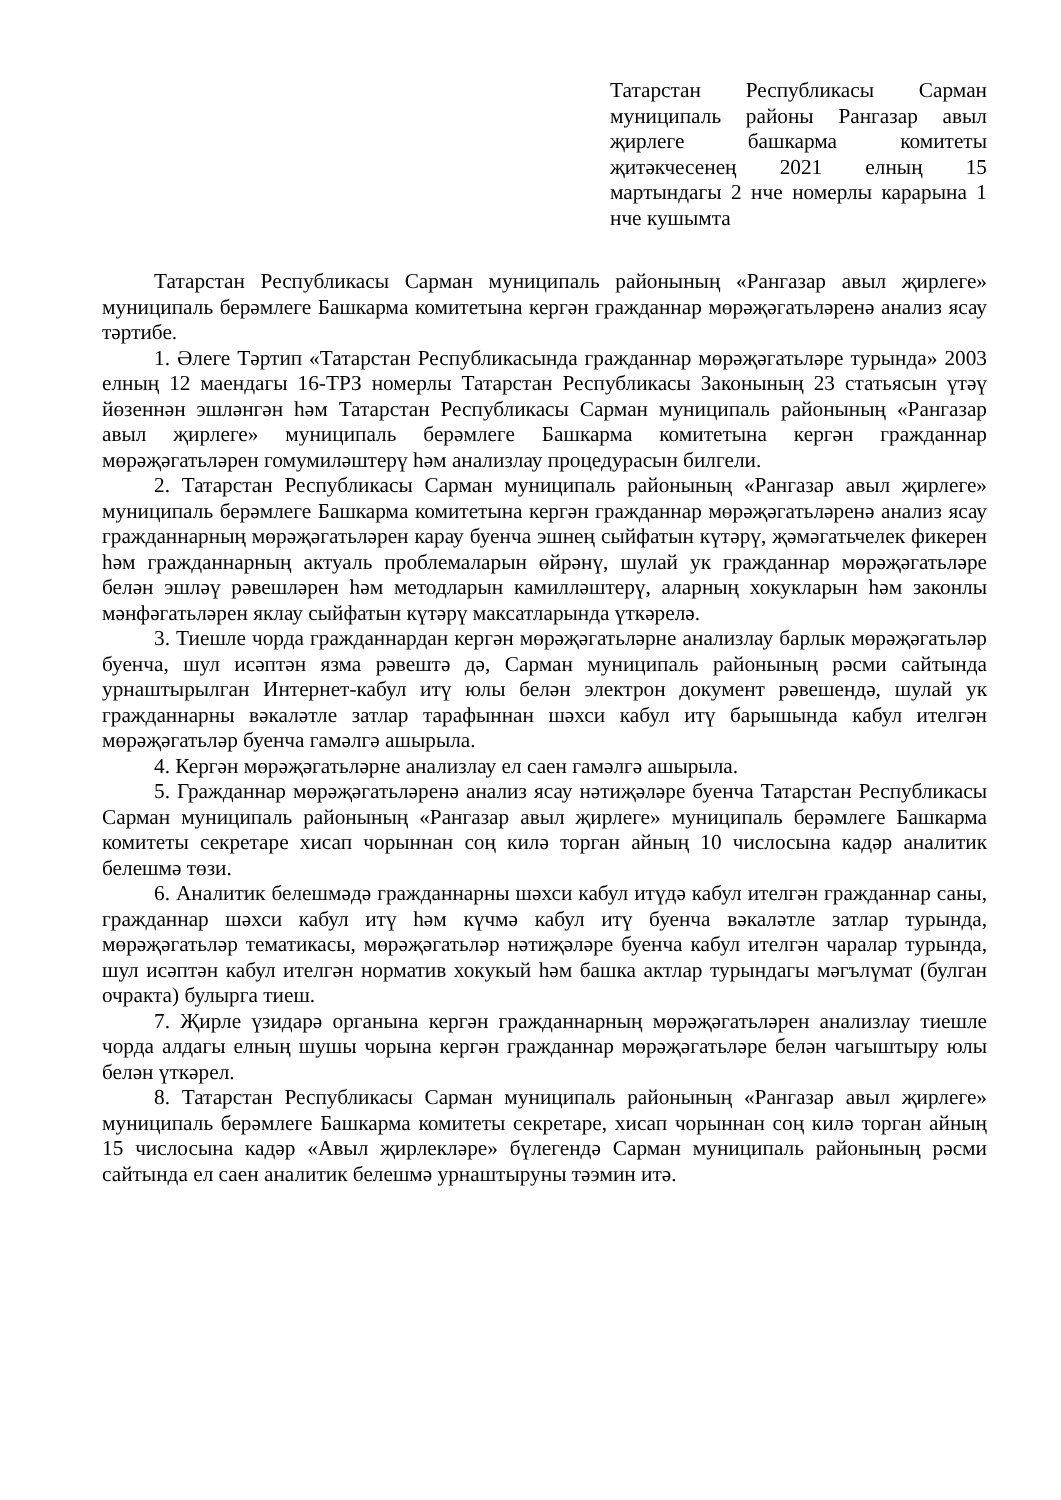Татарстан Республикасы Сарман муниципаль районы Рангазар авыл җирлеге башкарма комитеты җитәкчесенең 2021 елның 15 мартындагы 2 нче номерлы карарына 1 нче кушымта
Татарстан Республикасы Сарман муниципаль районының «Рангазар авыл җирлеге» муниципаль берәмлеге Башкарма комитетына кергән гражданнар мөрәҗәгатьләренә анализ ясау тәртибе.
1. Әлеге Тәртип «Татарстан Республикасында гражданнар мөрәҗәгатьләре турында» 2003 елның 12 маендагы 16-ТРЗ номерлы Татарстан Республикасы Законының 23 статьясын үтәү йөзеннән эшләнгән һәм Татарстан Республикасы Сарман муниципаль районының «Рангазар авыл җирлеге» муниципаль берәмлеге Башкарма комитетына кергән гражданнар мөрәҗәгатьләрен гомумиләштерү һәм анализлау процедурасын билгели.
2. Татарстан Республикасы Сарман муниципаль районының «Рангазар авыл җирлеге» муниципаль берәмлеге Башкарма комитетына кергән гражданнар мөрәҗәгатьләренә анализ ясау гражданнарның мөрәҗәгатьләрен карау буенча эшнең сыйфатын күтәрү, җәмәгатьчелек фикерен һәм гражданнарның актуаль проблемаларын өйрәнү, шулай ук гражданнар мөрәҗәгатьләре белән эшләү рәвешләрен һәм методларын камилләштерү, аларның хокукларын һәм законлы мәнфәгатьләрен яклау сыйфатын күтәрү максатларында үткәрелә.
3. Тиешле чорда гражданнардан кергән мөрәҗәгатьләрне анализлау барлык мөрәҗәгатьләр буенча, шул исәптән язма рәвештә дә, Сарман муниципаль районының рәсми сайтында урнаштырылган Интернет-кабул итү юлы белән электрон документ рәвешендә, шулай ук гражданнарны вәкаләтле затлар тарафыннан шәхси кабул итү барышында кабул ителгән мөрәҗәгатьләр буенча гамәлгә ашырыла.
4. Кергән мөрәҗәгатьләрне анализлау ел саен гамәлгә ашырыла.
5. Гражданнар мөрәҗәгатьләренә анализ ясау нәтиҗәләре буенча Татарстан Республикасы Сарман муниципаль районының «Рангазар авыл җирлеге» муниципаль берәмлеге Башкарма комитеты секретаре хисап чорыннан соң килә торган айның 10 числосына кадәр аналитик белешмә төзи.
6. Аналитик белешмәдә гражданнарны шәхси кабул итүдә кабул ителгән гражданнар саны, гражданнар шәхси кабул итү һәм күчмә кабул итү буенча вәкаләтле затлар турында, мөрәҗәгатьләр тематикасы, мөрәҗәгатьләр нәтиҗәләре буенча кабул ителгән чаралар турында, шул исәптән кабул ителгән норматив хокукый һәм башка актлар турындагы мәгълүмат (булган очракта) булырга тиеш.
7. Җирле үзидарә органына кергән гражданнарның мөрәҗәгатьләрен анализлау тиешле чорда алдагы елның шушы чорына кергән гражданнар мөрәҗәгатьләре белән чагыштыру юлы белән үткәрел.
8. Татарстан Республикасы Сарман муниципаль районының «Рангазар авыл җирлеге» муниципаль берәмлеге Башкарма комитеты секретаре, хисап чорыннан соң килә торган айның 15 числосына кадәр «Авыл җирлекләре» бүлегендә Сарман муниципаль районының рәсми сайтында ел саен аналитик белешмә урнаштыруны тәэмин итә.